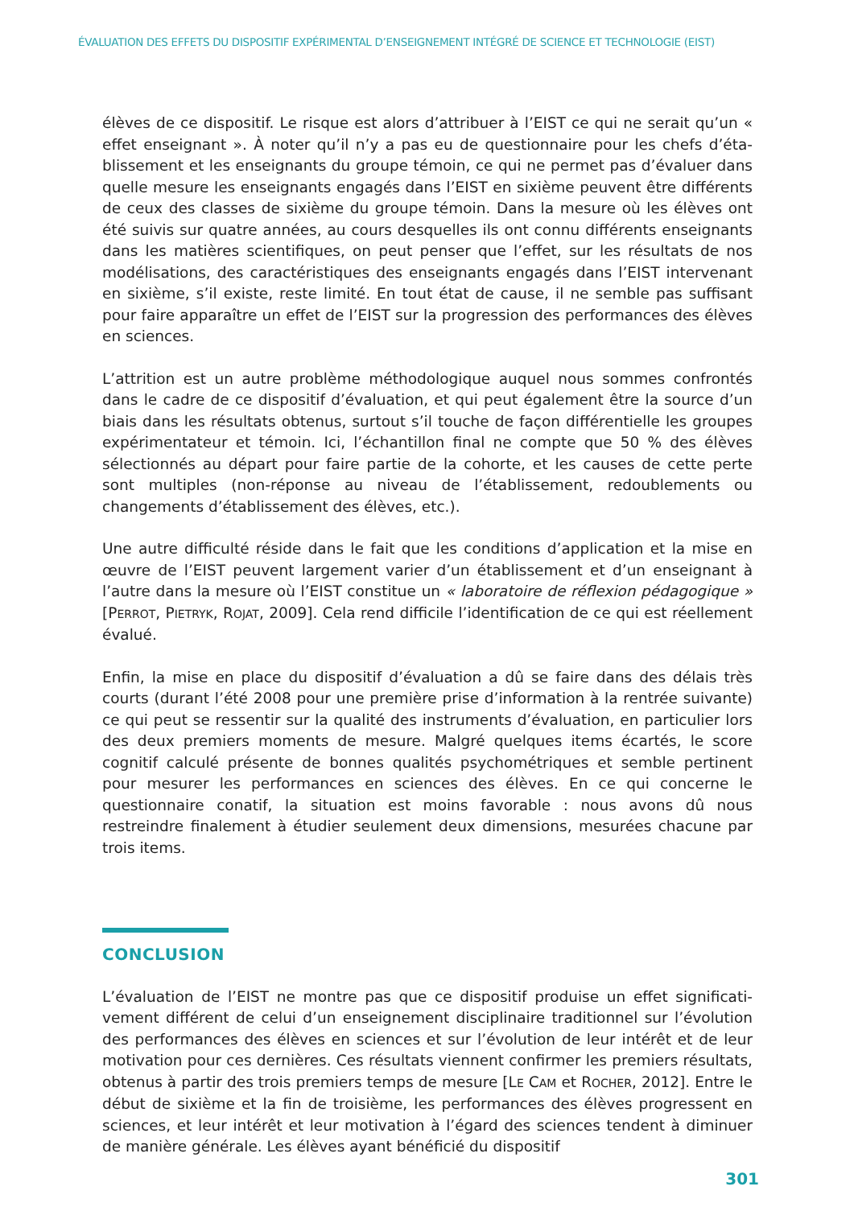ÉVALUATION DES EFFETS DU DISPOSITIF EXPÉRIMENTAL D’ENSEIGNEMENT INTÉGRÉ DE SCIENCE ET TECHNOLOGIE (EIST)
élèves de ce dispositif. Le risque est alors d’attribuer à l’EIST ce qui ne serait qu’un « effet enseignant ». À noter qu’il n’y a pas eu de questionnaire pour les chefs d’éta­blissement et les enseignants du groupe témoin, ce qui ne permet pas d’évaluer dans quelle mesure les enseignants engagés dans l’EIST en sixième peuvent être différents de ceux des classes de sixième du groupe témoin. Dans la mesure où les élèves ont été suivis sur quatre années, au cours desquelles ils ont connu diffé­rents enseignants dans les matières scientifiques, on peut penser que l’effet, sur les résultats de nos modélisations, des caractéristiques des enseignants engagés dans l’EIST intervenant en sixième, s’il existe, reste limité. En tout état de cause, il ne semble pas suffisant pour faire apparaître un effet de l’EIST sur la progression des performances des élèves en sciences.
L’attrition est un autre problème méthodologique auquel nous sommes confrontés dans le cadre de ce dispositif d’évaluation, et qui peut également être la source d’un biais dans les résultats obtenus, surtout s’il touche de façon différentielle les groupes expérimentateur et témoin. Ici, l’échantillon final ne compte que 50 % des élèves sélectionnés au départ pour faire partie de la cohorte, et les causes de cette perte sont multiples (non-réponse au niveau de l’établissement, redoublements ou changements d’établissement des élèves, etc.).
Une autre difficulté réside dans le fait que les conditions d’application et la mise en œuvre de l’EIST peuvent largement varier d’un établissement et d’un enseignant à l’autre dans la mesure où l’EIST constitue un « laboratoire de réflexion pédagogique » [PERROT, PIETRYK, ROJAT, 2009]. Cela rend difficile l’identification de ce qui est réelle­ment évalué.
Enfin, la mise en place du dispositif d’évaluation a dû se faire dans des délais très courts (durant l’été 2008 pour une première prise d’information à la rentrée suivante) ce qui peut se ressentir sur la qualité des instruments d’évaluation, en particulier lors des deux premiers moments de mesure. Malgré quelques items écartés, le score cognitif calculé présente de bonnes qualités psychométriques et semble pertinent pour mesurer les performances en sciences des élèves. En ce qui concerne le questionnaire conatif, la situation est moins favorable : nous avons dû nous restreindre finalement à étudier seulement deux dimensions, mesurées chacune par trois items.
CONCLUSION
L’évaluation de l’EIST ne montre pas que ce dispositif produise un effet significati­vement différent de celui d’un enseignement disciplinaire traditionnel sur l’évolu­tion des performances des élèves en sciences et sur l’évolution de leur intérêt et de leur motivation pour ces dernières. Ces résultats viennent confirmer les premiers résultats, obtenus à partir des trois premiers temps de mesure [LE CAM et ROCHER, 2012]. Entre le début de sixième et la fin de troisième, les performances des élèves progressent en sciences, et leur intérêt et leur motivation à l’égard des sciences tendent à diminuer de manière générale. Les élèves ayant bénéficié du dispositif
301